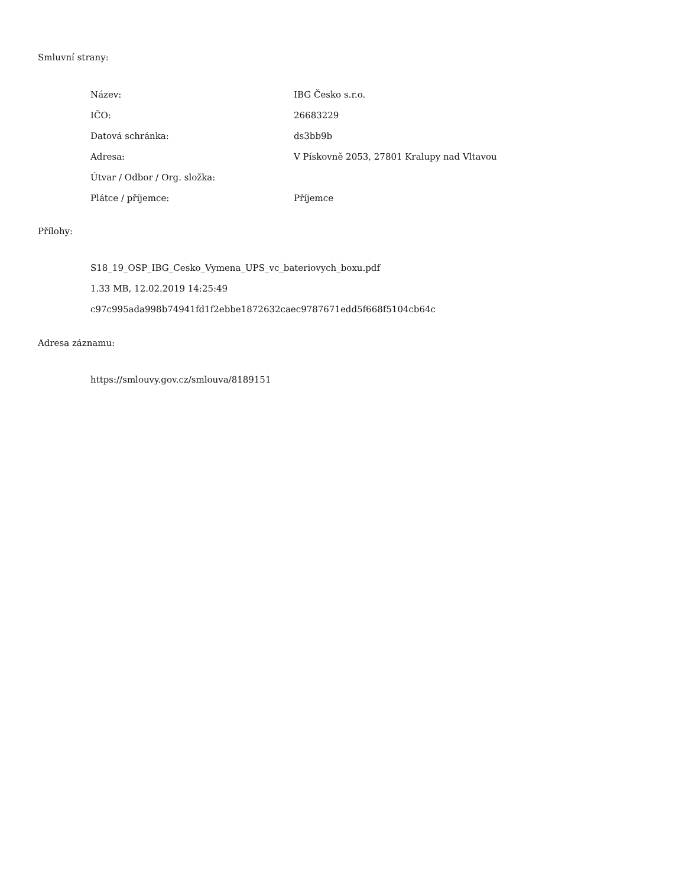Smluvní strany:
| Název: | IBG Česko s.r.o. |
| IČO: | 26683229 |
| Datová schránka: | ds3bb9b |
| Adresa: | V Pískovně 2053, 27801 Kralupy nad Vltavou |
| Útvar / Odbor / Org. složka: | |
| Plátce / příjemce: | Příjemce |
Přílohy:
S18_19_OSP_IBG_Cesko_Vymena_UPS_vc_bateriovych_boxu.pdf
1.33 MB, 12.02.2019 14:25:49
c97c995ada998b74941fd1f2ebbe1872632caec9787671edd5f668f5104cb64c
Adresa záznamu:
https://smlouvy.gov.cz/smlouva/8189151